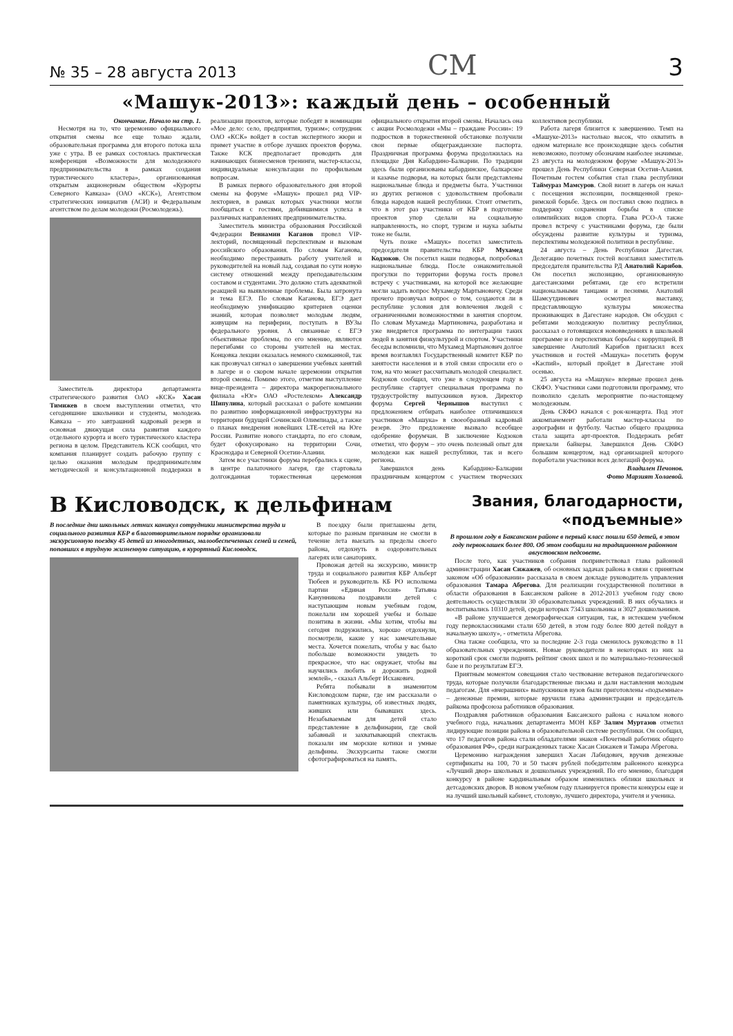№ 35 – 28 августа 2013 СМ 3
«Машук-2013»: каждый день – особенный
Окончание. Начало на стр. 1.
Несмотря на то, что церемонию официального открытия смены все еще только ждали, образовательная программа для второго потока шла уже с утра. В ее рамках состоялась практическая конференция «Возможности для молодежного предпринимательства в рамках создания туристического кластера», организованная открытым акционерным обществом «Курорты Северного Кавказа» (ОАО «КСК»), Агентством стратегических инициатив (АСИ) и Федеральным агентством по делам молодежи (Росмолодежь).
Заместитель директора департамента стратегического развития ОАО «КСК» Хасан Тимижев в своем выступлении отметил, что сегодняшние школьники и студенты, молодежь Кавказа – это завтрашний кадровый резерв и основная движущая сила развития каждого отдельного курорта и всего туристического кластера региона в целом. Представитель КСК сообщил, что компания планирует создать рабочую группу с целью оказания молодым предпринимателям методической и консультационной поддержки в реализации проектов, которые победят в номинации «Мое дело: село, предприятия, туризм»; сотрудник ОАО «КСК» войдет в состав экспертного жюри и примет участие в отборе лучших проектов форума. Также КСК предполагает проводить для начинающих бизнесменов тренинги, мастер-классы, индивидуальные консультации по профильным вопросам.
В рамках первого образовательного дня второй смены на форуме «Машук» прошел ряд VIP-лекториев, в рамках которых участники могли пообщаться с гостями, добившимися успеха в различных направлениях предпринимательства.
Заместитель министра образования Российской Федерации Вениамин Каганов провел VIP-лекторий, посвященный перспективам и вызовам российского образования. По словам Каганова, необходимо перестраивать работу учителей и руководителей на новый лад, создавая по сути новую систему отношений между преподавательским составом и студентами. Это должно стать адекватной реакцией на выявленные проблемы. Была затронута и тема ЕГЭ. По словам Каганова, ЕГЭ дает необходимую унификацию критериев оценки знаний, которая позволяет молодым людям, живущим на периферии, поступать в ВУЗы федерального уровня. А связанные с ЕГЭ объективные проблемы, по его мнению, являются перегибами со стороны учителей на местах. Концовка лекции оказалась немного скомканной, так как прозвучал сигнал о завершении учебных занятий в лагере и о скором начале церемонии открытия второй смены. Помимо этого, отметим выступление вице-президента – директора макрорегионального филиала «Юг» ОАО «Ростелеком» Александр Шипулина, который рассказал о работе компании по развитию информационной инфраструктуры на территории будущей Сочинской Олимпиады, а также о планах внедрения новейших LTE-сетей на Юге России. Развитие нового стандарта, по его словам, будет сфокусировано на территории Сочи, Краснодара и Северной Осетии-Алании.
Затем все участники форума перебрались к сцене, в центре палаточного лагеря, где стартовала долгожданная торжественная церемония официального открытия второй смены. Началась она с акции Росмолодежи «Мы – граждане России»: 19 подростков в торжественной обстановке получили свои первые общегражданские паспорта. Праздничная программа форума продолжилась на площадке Дня Кабардино-Балкарии. По традиции здесь были организованы кабардинское, балкарское и казачье подворья, на которых были представлены национальные блюда и предметы быта. Участники из других регионов с удовольствием пробовали блюда народов нашей республики. Стоит отметить, что в этот раз участники от КБР в подготовке проектов упор сделали на социальную направленность, но спорт, туризм и наука забыты тоже не были.
Чуть позже «Машук» посетил заместитель председателя правительства КБР Мухамед Кодзоков. Он посетил наши подворья, попробовал национальные блюда. После ознакомительной прогулки по территории форума гость провел встречу с участниками, на которой все желающие могли задать вопрос Мухамеду Мартыновичу. Среди прочего прозвучал вопрос о том, создаются ли в республике условия для вовлечения людей с ограниченными возможностями в занятия спортом. По словам Мухамеда Мартиновича, разработана и уже внедряется программа по интеграции таких людей в занятия физкультурой и спортом. Участники беседы вспомнили, что Мухамед Мартынович долгое время возглавлял Государственный комитет КБР по занятости населения и в этой связи спросили его о том, на что может рассчитывать молодой специалист. Кодзоков сообщил, что уже в следующем году в республике стартует специальная программа по трудоустройству выпускников вузов. Директор форума Сергей Чернышов выступил с предложением отбирать наиболее отличившихся участников «Машука» в своеобразный кадровый резерв. Это предложение вызвало всеобщее одобрение форумчан. В заключение Кодзоков отметил, что форум – это очень полезный опыт для молодежи как нашей республики, так и всего региона.
Завершился день Кабардино-Балкарии праздничным концертом с участием творческих коллективов республики.
Работа лагеря близится к завершению. Темп на «Машуке-2013» настолько высок, что охватить в одном материале все происходящие здесь события невозможно, поэтому обозначим наиболее значимые. 23 августа на молодежном форуме «Машук-2013» прошел День Республики Северная Осетия-Алания. Почетным гостем события стал глава республики Таймураз Мамсуров. Свой визит в лагерь он начал с посещения экспозиции, посвященной греко-римской борьбе. Здесь он поставил свою подпись в поддержку сохранения борьбы в списке олимпийских видов спорта. Глава РСО-А также провел встречу с участниками форума, где были обсуждены развитие культуры и туризма, перспективы молодежной политики в республике.
24 августа – День Республики Дагестан. Делегацию почетных гостей возглавил заместитель председателя правительства РД Анатолий Карибов. Он посетил экспозицию, организованную дагестанскими ребятами, где его встретили национальными танцами и песнями. Анатолий Шамсутдинович осмотрел выставку, представляющую культуры множества проживающих в Дагестане народов. Он обсудил с ребятами молодежную политику республики, рассказал о готовящихся нововведениях в школьной программе и о перспективах борьбы с коррупцией. В завершение Анатолий Карибов пригласил всех участников и гостей «Машука» посетить форум «Каспий», который пройдет в Дагестане этой осенью.
25 августа на «Машуке» впервые прошел день СКФО. Участники сами подготовили программу, что позволило сделать мероприятие по-настоящему молодежным.
День СКФО начался с рок-концерта. Под этот аккомпанемент работали мастер-классы по аэрографии и футболу. Частью общего праздника стала защита арт-проектов. Поддержать ребят приехали байкеры. Завершился День СКФО большим концертом, над организацией которого поработали участники всех делегаций форума.
Владилен Печонов.
Фото Марзият Холаевой.
В Кисловодск, к дельфинам
В последние дни школьных летних каникул сотрудники министерства труда и социального развития КБР в благотворительном порядке организовали экскурсионную поездку 45 детей из многодетных, малообеспеченных семей и семей, попавших в трудную жизненную ситуацию, в курортный Кисловодск.
В поездку были приглашены дети, которые по разным причинам не смогли в течение лета выехать за пределы своего района, отдохнуть в оздоровительных лагерях или санаториях.
Провожая детей на экскурсию, министр труда и социального развития КБР Альберт Тюбеев и руководитель КБ РО исполкома партии «Единая Россия» Татьяна Канунникова поздравили детей с наступающим новым учебным годом, пожелали им хорошей учебы и больше позитива в жизни. «Мы хотим, чтобы вы сегодня подружились, хорошо отдохнули, посмотрели, какие у нас замечательные места. Хочется пожелать, чтобы у вас было побольше возможности увидеть то прекрасное, что нас окружает, чтобы вы научились любить и дорожить родной землей», - сказал Альберт Исхакович.
Ребята побывали в знаменитом Кисловодском парке, где им рассказали о памятниках культуры, об известных людях, живших или бывавших здесь. Незабываемым для детей стало представление в дельфинарии, где свой забавный и захватывающий спектакль показали им морские котики и умные дельфины. Экскурсанты также смогли сфотографироваться на память.
Звания, благодарности, «подъемные»
В прошлом году в Баксанском районе в первый класс пошли 650 детей, в этом году первоклашек более 800. Об этом сообщили на традиционном районном августовском педсовете.
После того, как участников собрания поприветствовал глава районной администрации Хасан Сижажев, об основных задачах района в связи с принятым законом «Об образовании» рассказала в своем докладе руководитель управления образования Тамара Абрегова. Для реализации государственной политики в области образования в Баксанском районе в 2012-2013 учебном году свою деятельность осуществляли 30 образовательных учреждений. В них обучались и воспитывались 10310 детей, среди которых 7343 школьника и 3027 дошкольников.
«В районе улучшается демографическая ситуация, так, в истекшем учебном году первоклассниками стали 650 детей, в этом году более 800 детей пойдут в начальную школу», - отметила Абрегова.
Она также сообщила, что за последние 2-3 года сменилось руководство в 11 образовательных учреждениях. Новые руководители в некоторых из них за короткий срок смогли поднять рейтинг своих школ и по материально-технической базе и по результатам ЕГЭ.
Приятным моментом совещания стало чествование ветеранов педагогического труда, которые получили благодарственные письма и дали наставления молодым педагогам. Для «вчерашних» выпускников вузов были приготовлены «подъемные» – денежные премии, которые вручили глава администрации и председатель райкома профсоюза работников образования.
Поздравляя работников образования Баксанского района с началом нового учебного года, начальник департамента МОН КБР Залим Муртазов отметил лидирующие позиции района в образовательной системе республики. Он сообщил, что 17 педагогов района стали обладателями знаков «Почетный работник общего образования РФ», среди награжденных также Хасан Сижажев и Тамара Абрегова.
Церемонию награждения завершил Хасан Лабидович, вручив денежные сертификаты на 100, 70 и 50 тысяч рублей победителям районного конкурса «Лучший двор» школьных и дошкольных учреждений. По его мнению, благодаря конкурсу в районе кардинальным образом изменились облики школьных и детсадовских дворов. В новом учебном году планируется провести конкурсы еще и на лучший школьный кабинет, столовую, лучшего директора, учителя и ученика.